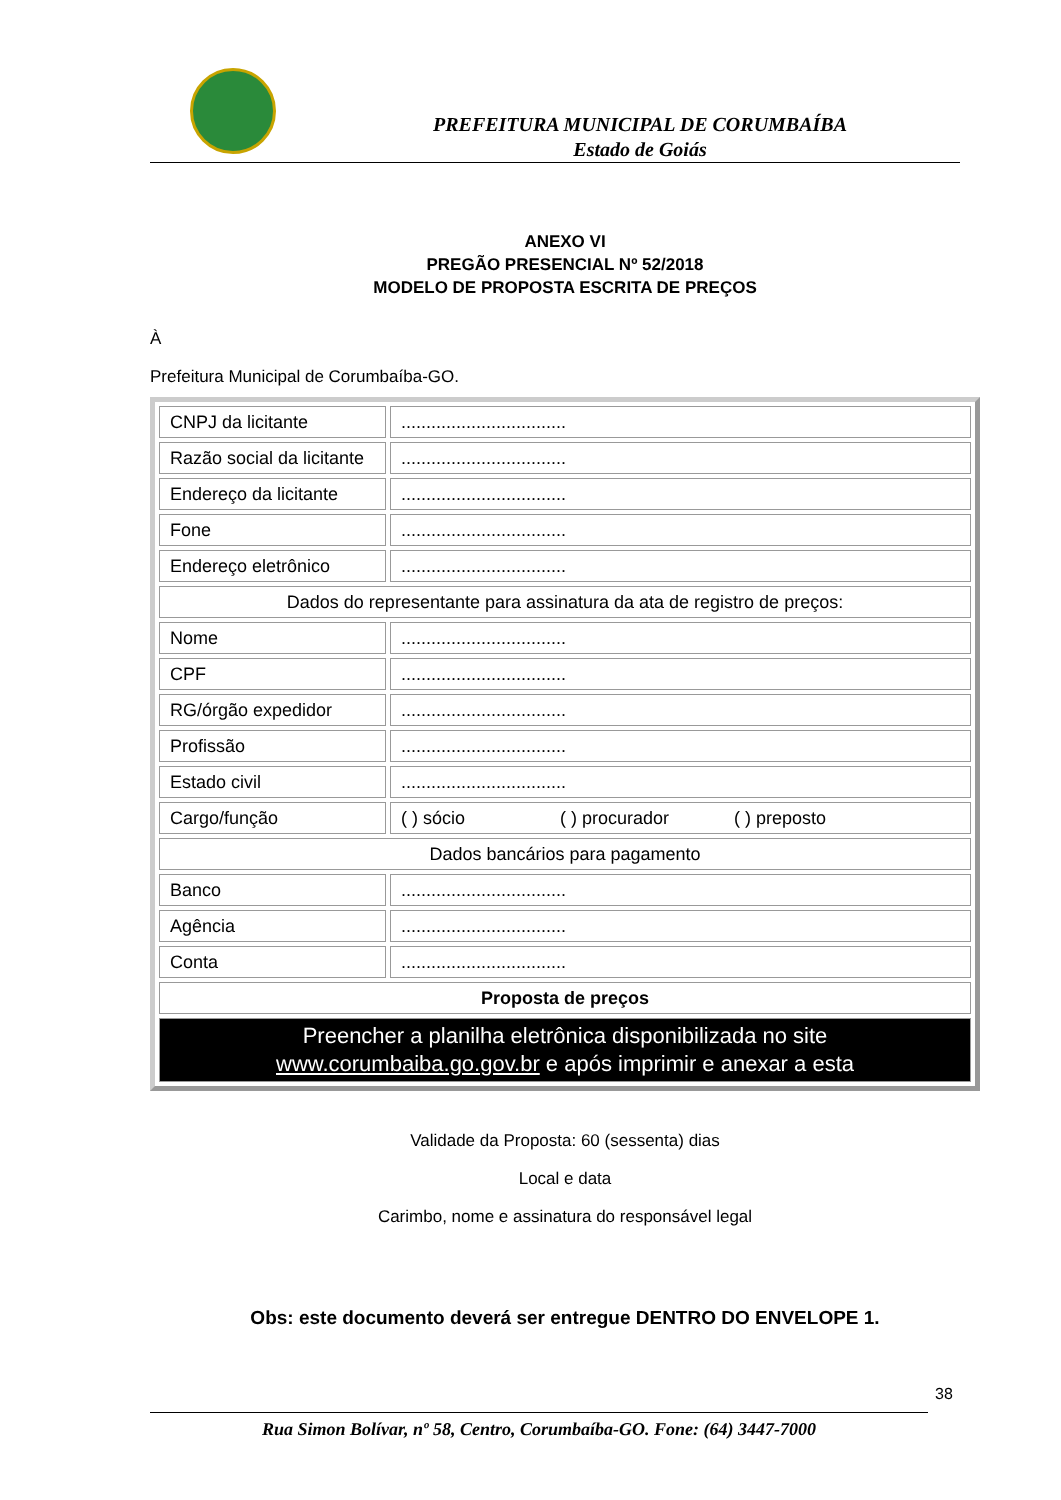PREFEITURA MUNICIPAL DE CORUMBAÍBA
Estado de Goiás
ANEXO VI
PREGÃO PRESENCIAL Nº 52/2018
MODELO DE PROPOSTA ESCRITA DE PREÇOS
À
Prefeitura Municipal de Corumbaíba-GO.
| CNPJ da licitante | ................................. |
| Razão social da licitante | ................................. |
| Endereço da licitante | ................................. |
| Fone | ................................. |
| Endereço eletrônico | ................................. |
| Dados do representante para assinatura da ata de registro de preços: | |
| Nome | ................................. |
| CPF | ................................. |
| RG/órgão expedidor | ................................. |
| Profissão | ................................. |
| Estado civil | ................................. |
| Cargo/função | ( ) sócio ( ) procurador ( ) preposto |
| Dados bancários para pagamento | |
| Banco | ................................. |
| Agência | ................................. |
| Conta | ................................. |
| Proposta de preços | |
| Preencher a planilha eletrônica disponibilizada no site www.corumbaiba.go.gov.br e após imprimir e anexar a esta | |
Validade da Proposta: 60 (sessenta) dias
Local e data
Carimbo, nome e assinatura do responsável legal
Obs: este documento deverá ser entregue DENTRO DO ENVELOPE 1.
38
Rua Simon Bolívar, nº 58, Centro, Corumbaíba-GO. Fone: (64) 3447-7000